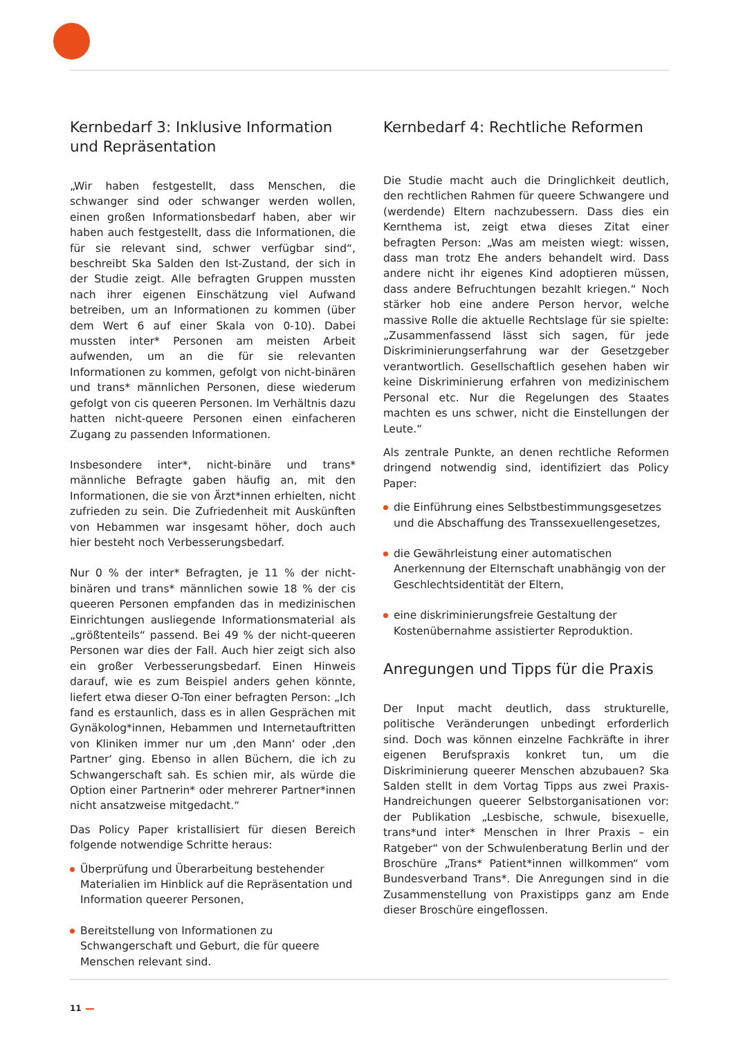Kernbedarf 3: Inklusive Information und Repräsentation
„Wir haben festgestellt, dass Menschen, die schwanger sind oder schwanger werden wollen, einen großen Informationsbedarf haben, aber wir haben auch festgestellt, dass die Informationen, die für sie relevant sind, schwer verfügbar sind“, beschreibt Ska Salden den Ist-Zustand, der sich in der Studie zeigt. Alle befragten Gruppen mussten nach ihrer eigenen Einschätzung viel Aufwand betreiben, um an Informationen zu kommen (über dem Wert 6 auf einer Skala von 0-10). Dabei mussten inter* Personen am meisten Arbeit aufwenden, um an die für sie relevanten Informationen zu kommen, gefolgt von nicht-binären und trans* männlichen Personen, diese wiederum gefolgt von cis queeren Personen. Im Verhältnis dazu hatten nicht-queere Personen einen einfacheren Zugang zu passenden Informationen.
Insbesondere inter*, nicht-binäre und trans* männliche Befragte gaben häufig an, mit den Informationen, die sie von Ärzt*innen erhielten, nicht zufrieden zu sein. Die Zufriedenheit mit Auskünften von Hebammen war insgesamt höher, doch auch hier besteht noch Verbesserungsbedarf.
Nur 0 % der inter* Befragten, je 11 % der nicht-binären und trans* männlichen sowie 18 % der cis queeren Personen empfanden das in medizinischen Einrichtungen ausliegende Informationsmaterial als „größtenteils“ passend. Bei 49 % der nicht-queeren Personen war dies der Fall. Auch hier zeigt sich also ein großer Verbesserungsbedarf. Einen Hinweis darauf, wie es zum Beispiel anders gehen könnte, liefert etwa dieser O-Ton einer befragten Person: „Ich fand es erstaunlich, dass es in allen Gesprächen mit Gynäkolog*innen, Hebammen und Internetauftritten von Kliniken immer nur um ‚den Mann‘ oder ‚den Partner‘ ging. Ebenso in allen Büchern, die ich zu Schwangerschaft sah. Es schien mir, als würde die Option einer Partnerin* oder mehrerer Partner*innen nicht ansatzweise mitgedacht.“
Das Policy Paper kristallisiert für diesen Bereich folgende notwendige Schritte heraus:
Überprüfung und Überarbeitung bestehender Materialien im Hinblick auf die Repräsentation und Information queerer Personen,
Bereitstellung von Informationen zu Schwangerschaft und Geburt, die für queere Menschen relevant sind.
Kernbedarf 4: Rechtliche Reformen
Die Studie macht auch die Dringlichkeit deutlich, den rechtlichen Rahmen für queere Schwangere und (werdende) Eltern nachzubessern. Dass dies ein Kernthema ist, zeigt etwa dieses Zitat einer befragten Person: „Was am meisten wiegt: wissen, dass man trotz Ehe anders behandelt wird. Dass andere nicht ihr eigenes Kind adoptieren müssen, dass andere Befruchtungen bezahlt kriegen.“ Noch stärker hob eine andere Person hervor, welche massive Rolle die aktuelle Rechtslage für sie spielte: „Zusammenfassend lässt sich sagen, für jede Diskriminierungserfahrung war der Gesetzgeber verantwortlich. Gesellschaftlich gesehen haben wir keine Diskriminierung erfahren von medizinischem Personal etc. Nur die Regelungen des Staates machten es uns schwer, nicht die Einstellungen der Leute.“
Als zentrale Punkte, an denen rechtliche Reformen dringend notwendig sind, identifiziert das Policy Paper:
die Einführung eines Selbstbestimmungsgesetzes und die Abschaffung des Transsexuellengesetzes,
die Gewährleistung einer automatischen Anerkennung der Elternschaft unabhängig von der Geschlechtsidentität der Eltern,
eine diskriminierungsfreie Gestaltung der Kostenübernahme assistierter Reproduktion.
Anregungen und Tipps für die Praxis
Der Input macht deutlich, dass strukturelle, politische Veränderungen unbedingt erforderlich sind. Doch was können einzelne Fachkräfte in ihrer eigenen Berufspraxis konkret tun, um die Diskriminierung queerer Menschen abzubauen? Ska Salden stellt in dem Vortag Tipps aus zwei Praxis-Handreichungen queerer Selbstorganisationen vor: der Publikation „Lesbische, schwule, bisexuelle, trans*und inter* Menschen in Ihrer Praxis – ein Ratgeber“ von der Schwulenberatung Berlin und der Broschüre „Trans* Patient*innen willkommen“ vom Bundesverband Trans*. Die Anregungen sind in die Zusammenstellung von Praxistipps ganz am Ende dieser Broschüre eingeflossen.
11